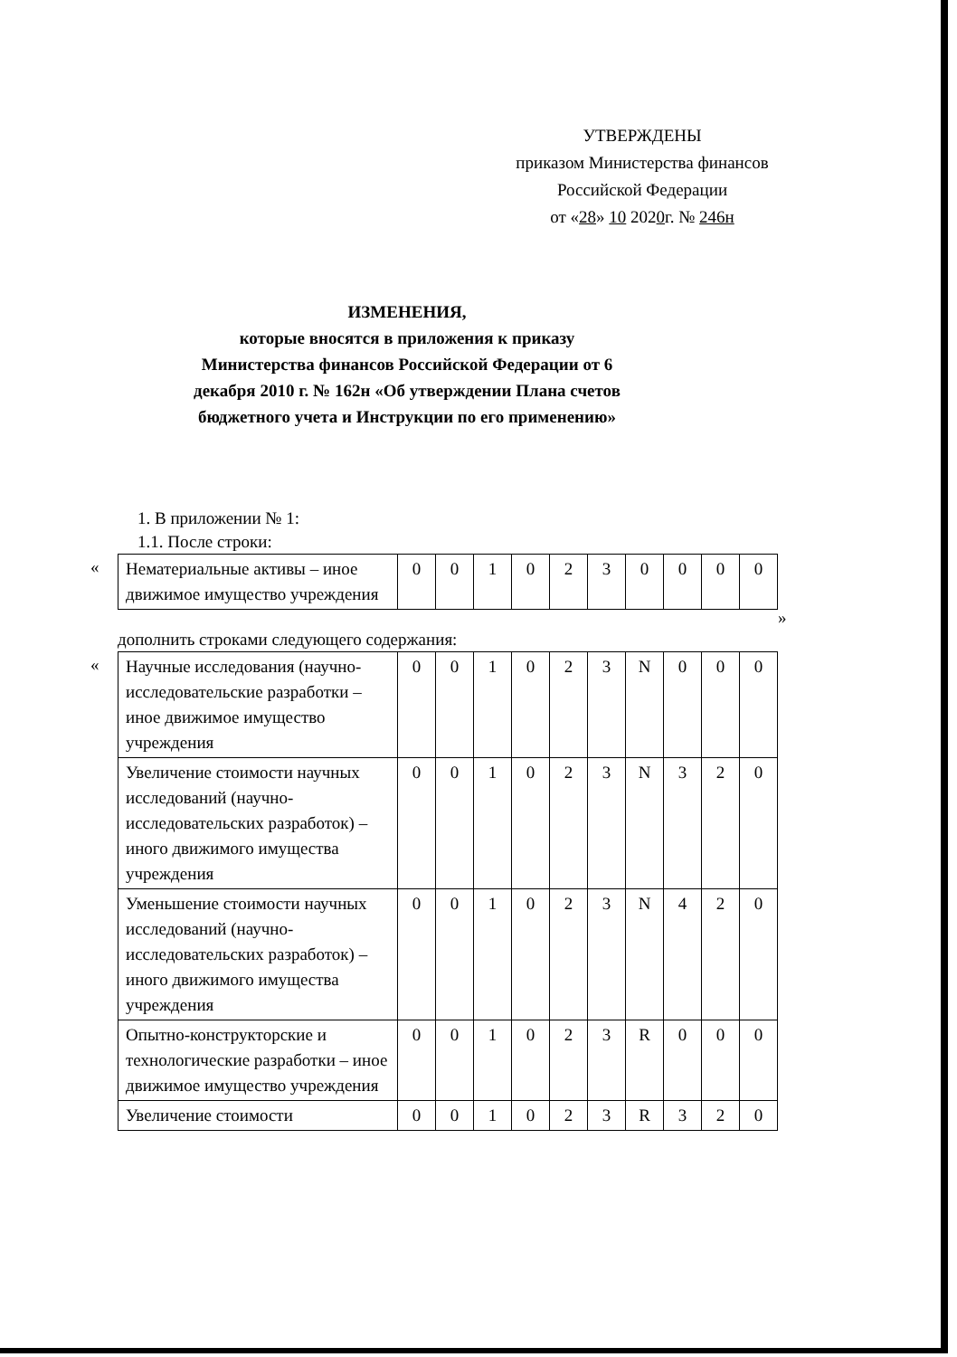УТВЕРЖДЕНЫ
приказом Министерства финансов
Российской Федерации
от «28» 10 2020г. № 246н
ИЗМЕНЕНИЯ,
которые вносятся в приложения к приказу Министерства финансов Российской Федерации от 6 декабря 2010 г. № 162н «Об утверждении Плана счетов бюджетного учета и Инструкции по его применению»
1. В приложении № 1:
1.1. После строки:
«
| Нематериальные активы – иное движимое имущество учреждения | 0 | 0 | 1 | 0 | 2 | 3 | 0 | 0 | 0 | 0 |
»
дополнить строками следующего содержания:
«
| Научные исследования (научно-исследовательские разработки – иное движимое имущество учреждения | 0 | 0 | 1 | 0 | 2 | 3 | N | 0 | 0 | 0 |
| Увеличение стоимости научных исследований (научно-исследовательских разработок) – иного движимого имущества учреждения | 0 | 0 | 1 | 0 | 2 | 3 | N | 3 | 2 | 0 |
| Уменьшение стоимости научных исследований (научно-исследовательских разработок) – иного движимого имущества учреждения | 0 | 0 | 1 | 0 | 2 | 3 | N | 4 | 2 | 0 |
| Опытно-конструкторские и технологические разработки – иное движимое имущество учреждения | 0 | 0 | 1 | 0 | 2 | 3 | R | 0 | 0 | 0 |
| Увеличение стоимости | 0 | 0 | 1 | 0 | 2 | 3 | R | 3 | 2 | 0 |